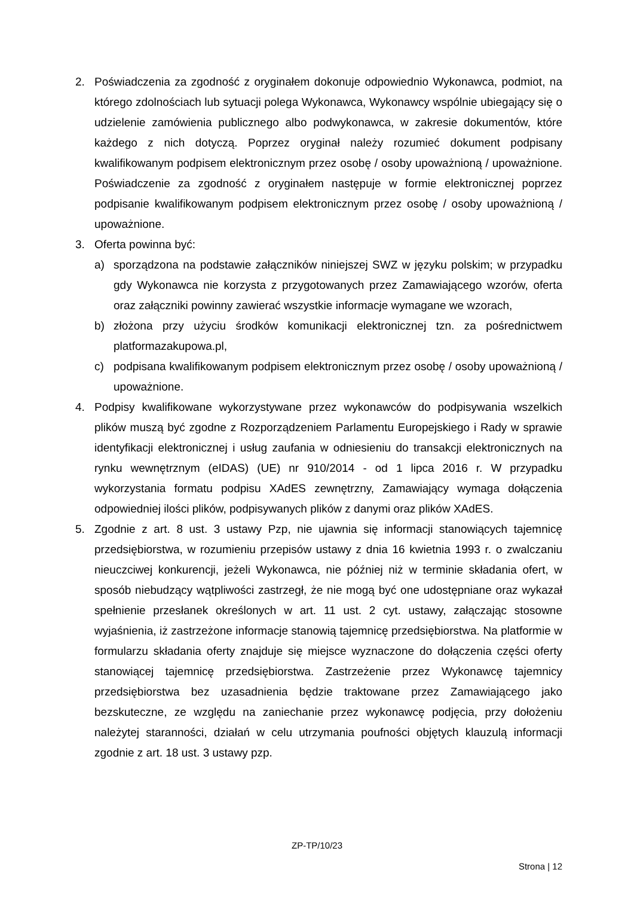2. Poświadczenia za zgodność z oryginałem dokonuje odpowiednio Wykonawca, podmiot, na którego zdolnościach lub sytuacji polega Wykonawca, Wykonawcy wspólnie ubiegający się o udzielenie zamówienia publicznego albo podwykonawca, w zakresie dokumentów, które każdego z nich dotyczą. Poprzez oryginał należy rozumieć dokument podpisany kwalifikowanym podpisem elektronicznym przez osobę / osoby upoważnioną / upoważnione. Poświadczenie za zgodność z oryginałem następuje w formie elektronicznej poprzez podpisanie kwalifikowanym podpisem elektronicznym przez osobę / osoby upoważnioną / upoważnione.
3. Oferta powinna być:
a) sporządzona na podstawie załączników niniejszej SWZ w języku polskim; w przypadku gdy Wykonawca nie korzysta z przygotowanych przez Zamawiającego wzorów, oferta oraz załączniki powinny zawierać wszystkie informacje wymagane we wzorach,
b) złożona przy użyciu środków komunikacji elektronicznej tzn. za pośrednictwem platformazakupowa.pl,
c) podpisana kwalifikowanym podpisem elektronicznym przez osobę / osoby upoważnioną / upoważnione.
4. Podpisy kwalifikowane wykorzystywane przez wykonawców do podpisywania wszelkich plików muszą być zgodne z Rozporządzeniem Parlamentu Europejskiego i Rady w sprawie identyfikacji elektronicznej i usług zaufania w odniesieniu do transakcji elektronicznych na rynku wewnętrznym (eIDAS) (UE) nr 910/2014 - od 1 lipca 2016 r. W przypadku wykorzystania formatu podpisu XAdES zewnętrzny, Zamawiający wymaga dołączenia odpowiedniej ilości plików, podpisywanych plików z danymi oraz plików XAdES.
5. Zgodnie z art. 8 ust. 3 ustawy Pzp, nie ujawnia się informacji stanowiących tajemnicę przedsiębiorstwa, w rozumieniu przepisów ustawy z dnia 16 kwietnia 1993 r. o zwalczaniu nieuczciwej konkurencji, jeżeli Wykonawca, nie później niż w terminie składania ofert, w sposób niebudzący wątpliwości zastrzegł, że nie mogą być one udostępniane oraz wykazał spełnienie przesłanek określonych w art. 11 ust. 2 cyt. ustawy, załączając stosowne wyjaśnienia, iż zastrzeżone informacje stanowią tajemnicę przedsiębiorstwa. Na platformie w formularzu składania oferty znajduje się miejsce wyznaczone do dołączenia części oferty stanowiącej tajemnicę przedsiębiorstwa. Zastrzeżenie przez Wykonawcę tajemnicy przedsiębiorstwa bez uzasadnienia będzie traktowane przez Zamawiającego jako bezskuteczne, ze względu na zaniechanie przez wykonawcę podjęcia, przy dołożeniu należytej staranności, działań w celu utrzymania poufności objętych klauzulą informacji zgodnie z art. 18 ust. 3 ustawy pzp.
ZP-TP/10/23
Strona | 12